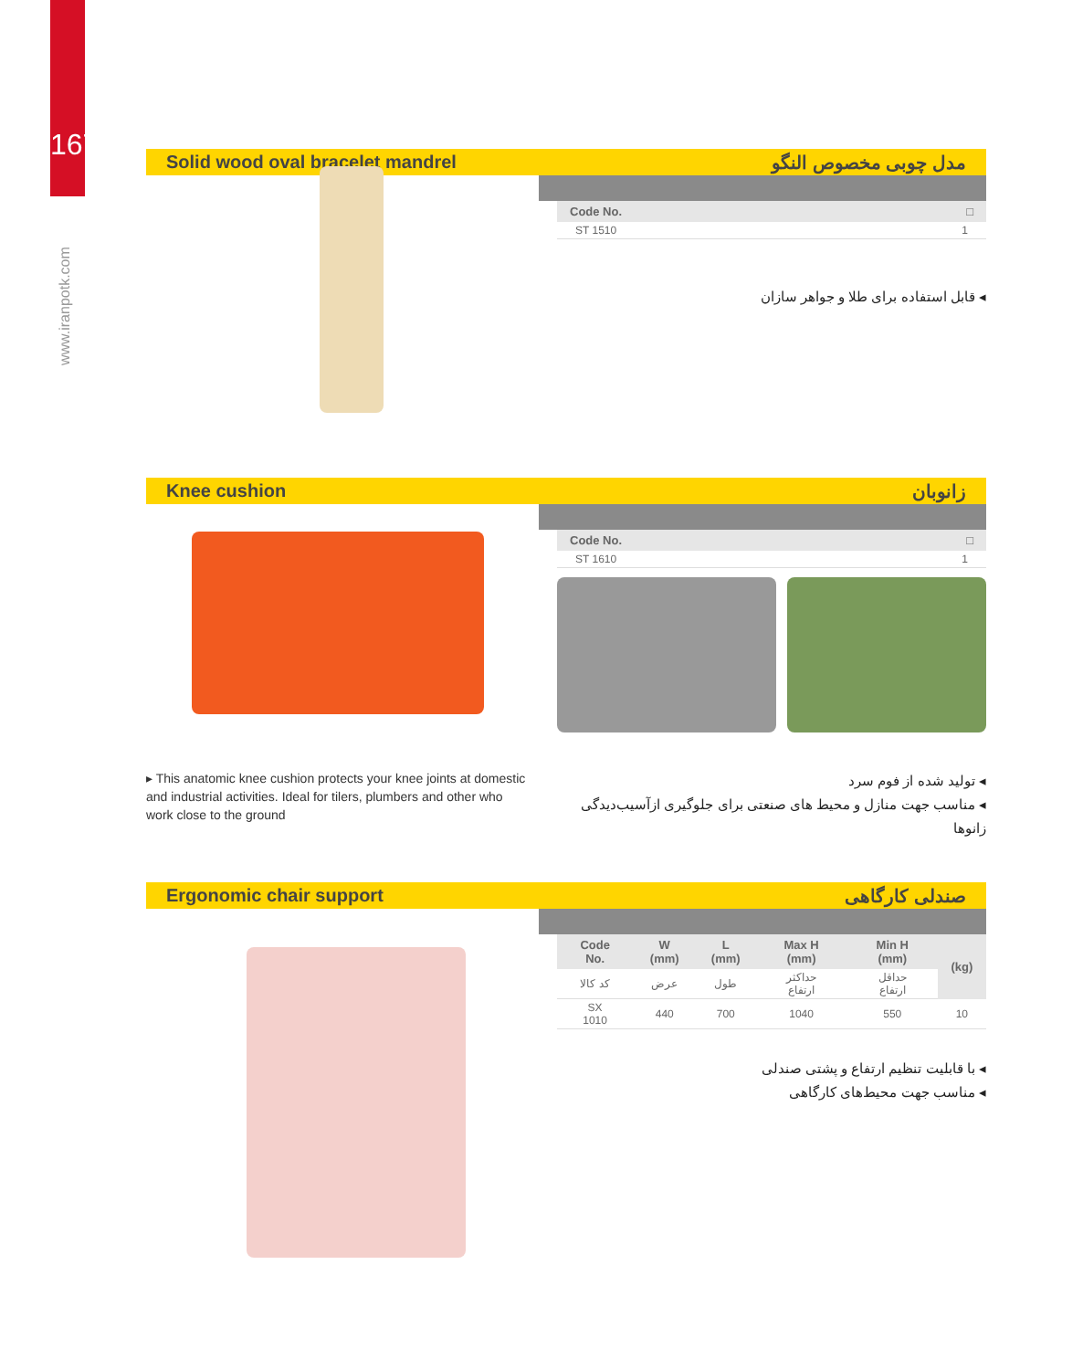167
www.iranpotk.com
Solid wood oval bracelet mandrel مدل چوبی مخصوص النگو
| Code No. | □ |
| --- | --- |
| ST 1510 | 1 |
◂ قابل استفاده برای طلا و جواهر سازان
Knee cushion زانوبان
| Code No. | □ |
| --- | --- |
| ST 1610 | 1 |
▸ This anatomic knee cushion protects your knee joints at domestic and industrial activities. Ideal for tilers, plumbers and other who work close to the ground
◂ تولید شده از فوم سرد
◂ مناسب جهت منازل و محیط های صنعتی برای جلوگیری ازآسیب‌دیدگی زانوها
Ergonomic chair support صندلی کارگاهی
| Code No. | W (mm) | L (mm) | Max H (mm) | Min H (mm) | (kg) |
| --- | --- | --- | --- | --- | --- |
| کد کالا | عرض | طول | حداکثر ارتفاع | حداقل ارتفاع | |
| SX 1010 | 440 | 700 | 1040 | 550 | 10 |
◂ با قابلیت تنظیم ارتفاع و پشتی صندلی
◂ مناسب جهت محیط‌های کارگاهی